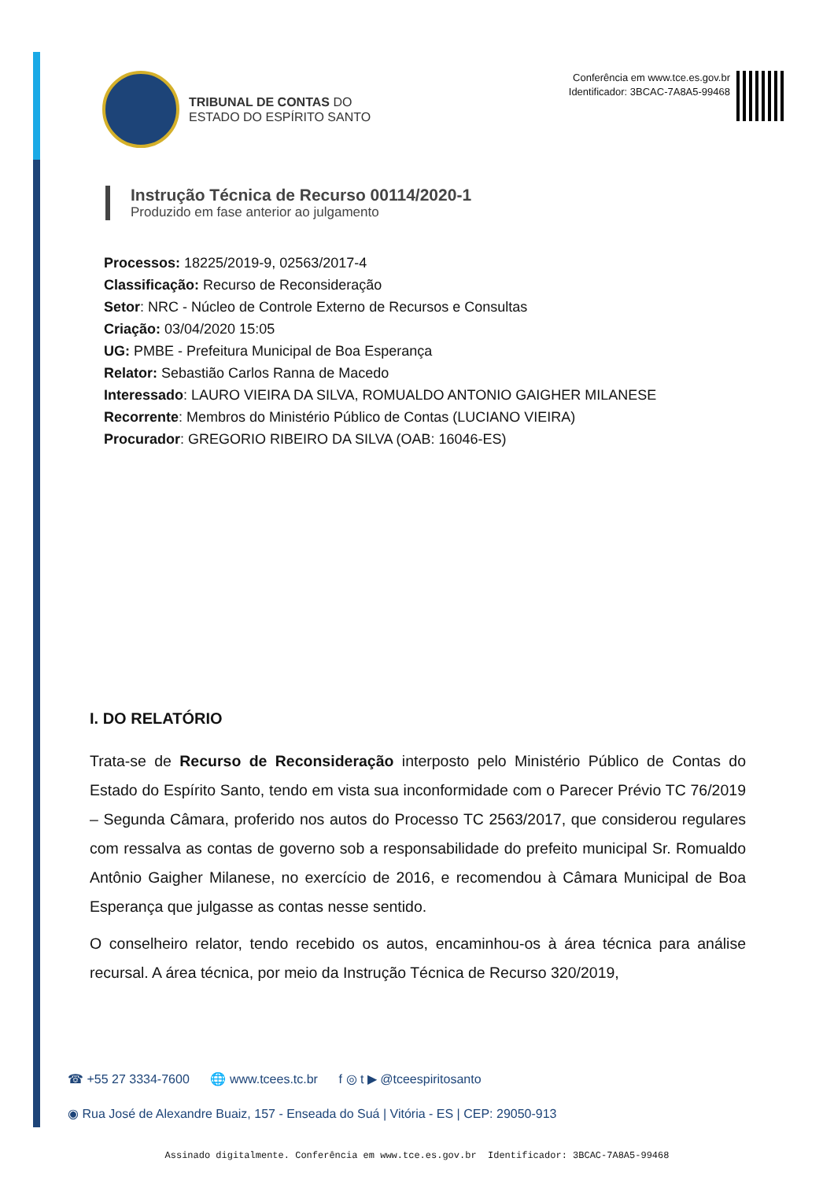TRIBUNAL DE CONTAS DO
ESTADO DO ESPÍRITO SANTO
Conferência em www.tce.es.gov.br
Identificador: 3BCAC-7A8A5-99468
Instrução Técnica de Recurso 00114/2020-1
Produzido em fase anterior ao julgamento
Processos: 18225/2019-9, 02563/2017-4
Classificação: Recurso de Reconsideração
Setor: NRC - Núcleo de Controle Externo de Recursos e Consultas
Criação: 03/04/2020 15:05
UG: PMBE - Prefeitura Municipal de Boa Esperança
Relator: Sebastião Carlos Ranna de Macedo
Interessado: LAURO VIEIRA DA SILVA, ROMUALDO ANTONIO GAIGHER MILANESE
Recorrente: Membros do Ministério Público de Contas (LUCIANO VIEIRA)
Procurador: GREGORIO RIBEIRO DA SILVA (OAB: 16046-ES)
I. DO RELATÓRIO
Trata-se de Recurso de Reconsideração interposto pelo Ministério Público de Contas do Estado do Espírito Santo, tendo em vista sua inconformidade com o Parecer Prévio TC 76/2019 – Segunda Câmara, proferido nos autos do Processo TC 2563/2017, que considerou regulares com ressalva as contas de governo sob a responsabilidade do prefeito municipal Sr. Romualdo Antônio Gaigher Milanese, no exercício de 2016, e recomendou à Câmara Municipal de Boa Esperança que julgasse as contas nesse sentido.
O conselheiro relator, tendo recebido os autos, encaminhou-os à área técnica para análise recursal. A área técnica, por meio da Instrução Técnica de Recurso 320/2019,
☎ +55 27 3334-7600 🌐 www.tcees.tc.br f ◎ t ▶ @tceespiritosanto
◉ Rua José de Alexandre Buaiz, 157 - Enseada do Suá | Vitória - ES | CEP: 29050-913
Assinado digitalmente. Conferência em www.tce.es.gov.br Identificador: 3BCAC-7A8A5-99468